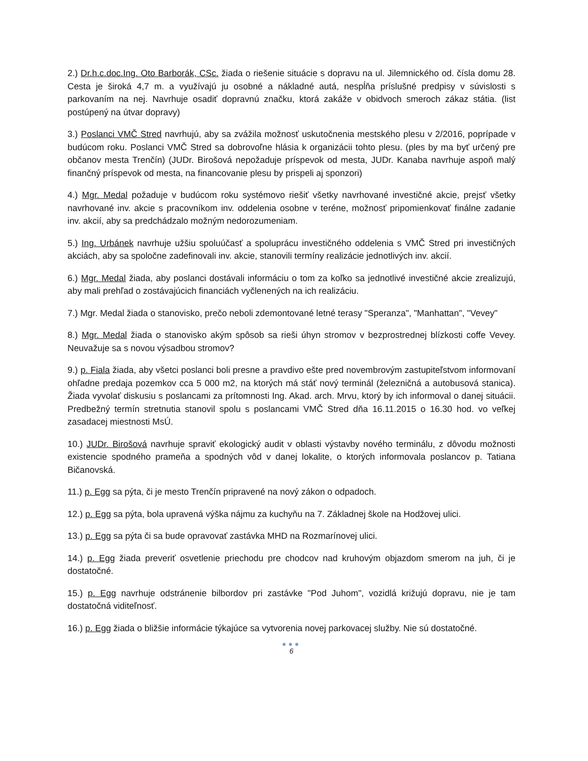2.) Dr.h.c.doc.Ing. Oto Barborák, CSc. žiada o riešenie situácie s dopravu na ul. Jilemnického od. čísla domu 28. Cesta je široká 4,7 m. a využívajú ju osobné a nákladné autá, nespĺňa príslušné predpisy v súvislosti s parkovaním na nej. Navrhuje osadiť dopravnú značku, ktorá zakáže v obidvoch smeroch zákaz státia. (list postúpený na útvar dopravy)
3.) Poslanci VMČ Stred navrhujú, aby sa zvážila možnosť uskutočnenia mestského plesu v 2/2016, poprípade v budúcom roku. Poslanci VMČ Stred sa dobrovoľne hlásia k organizácii tohto plesu. (ples by ma byť určený pre občanov mesta Trenčín) (JUDr. Birošová nepožaduje príspevok od mesta, JUDr. Kanaba navrhuje aspoň malý finančný príspevok od mesta, na financovanie plesu by prispeli aj sponzori)
4.) Mgr. Medal požaduje v budúcom roku systémovo riešiť všetky navrhované investičné akcie, prejsť všetky navrhované inv. akcie s pracovníkom inv. oddelenia osobne v teréne, možnosť pripomienkovať finálne zadanie inv. akcií, aby sa predchádzalo možným nedorozumeniam.
5.) Ing. Urbánek navrhuje užšiu spoluúčasť a spoluprácu investičného oddelenia s VMČ Stred pri investičných akciách, aby sa spoločne zadefinovali inv. akcie, stanovili termíny realizácie jednotlivých inv. akcií.
6.) Mgr. Medal žiada, aby poslanci dostávali informáciu o tom za koľko sa jednotlivé investičné akcie zrealizujú, aby mali prehľad o zostávajúcich financiách vyčlenených na ich realizáciu.
7.) Mgr. Medal žiada o stanovisko, prečo neboli zdemontované letné terasy "Speranza", "Manhattan", "Vevey"
8.) Mgr. Medal žiada o stanovisko akým spôsob sa rieši úhyn stromov v bezprostrednej blízkosti coffe Vevey. Neuvažuje sa s novou výsadbou stromov?
9.) p. Fiala žiada, aby všetci poslanci boli presne a pravdivo ešte pred novembrovým zastupiteľstvom informovaní ohľadne predaja pozemkov cca 5 000 m2, na ktorých má stáť nový terminál (železničná a autobusová stanica). Žiada vyvolať diskusiu s poslancami za prítomnosti Ing. Akad. arch. Mrvu, ktorý by ich informoval o danej situácii. Predbežný termín stretnutia stanovil spolu s poslancami VMČ Stred dňa 16.11.2015 o 16.30 hod. vo veľkej zasadacej miestnosti MsÚ.
10.) JUDr. Birošová navrhuje spraviť ekologický audit v oblasti výstavby nového terminálu, z dôvodu možnosti existencie spodného prameňa a spodných vôd v danej lokalite, o ktorých informovala poslancov p. Tatiana Bičanovská.
11.) p. Egg sa pýta, či je mesto Trenčín pripravené na nový zákon o odpadoch.
12.) p. Egg sa pýta, bola upravená výška nájmu za kuchyňu na 7. Základnej škole na Hodžovej ulici.
13.) p. Egg sa pýta či sa bude opravovať zastávka MHD na Rozmarínovej ulici.
14.) p. Egg žiada preveriť osvetlenie priechodu pre chodcov nad kruhovým objazdom smerom na juh, či je dostatočné.
15.) p. Egg navrhuje odstránenie bilbordov pri zastávke "Pod Juhom", vozidlá križujú dopravu, nie je tam dostatočná viditeľnosť.
16.) p. Egg žiada o bližšie informácie týkajúce sa vytvorenia novej parkovacej služby. Nie sú dostatočné.
●●●
6